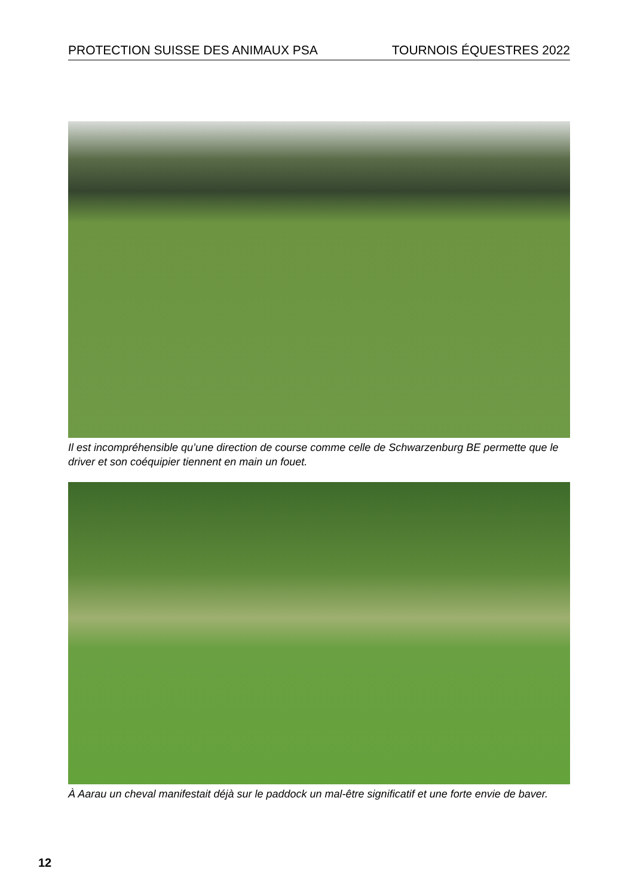PROTECTION SUISSE DES ANIMAUX PSA TOURNOIS ÉQUESTRES 2022
Il est incompréhensible qu’une direction de course comme celle de Schwarzenburg BE permette que le driver et son coéquipier tiennent en main un fouet.
À Aarau un cheval manifestait déjà sur le paddock un mal-être significatif et une forte envie de baver.
12